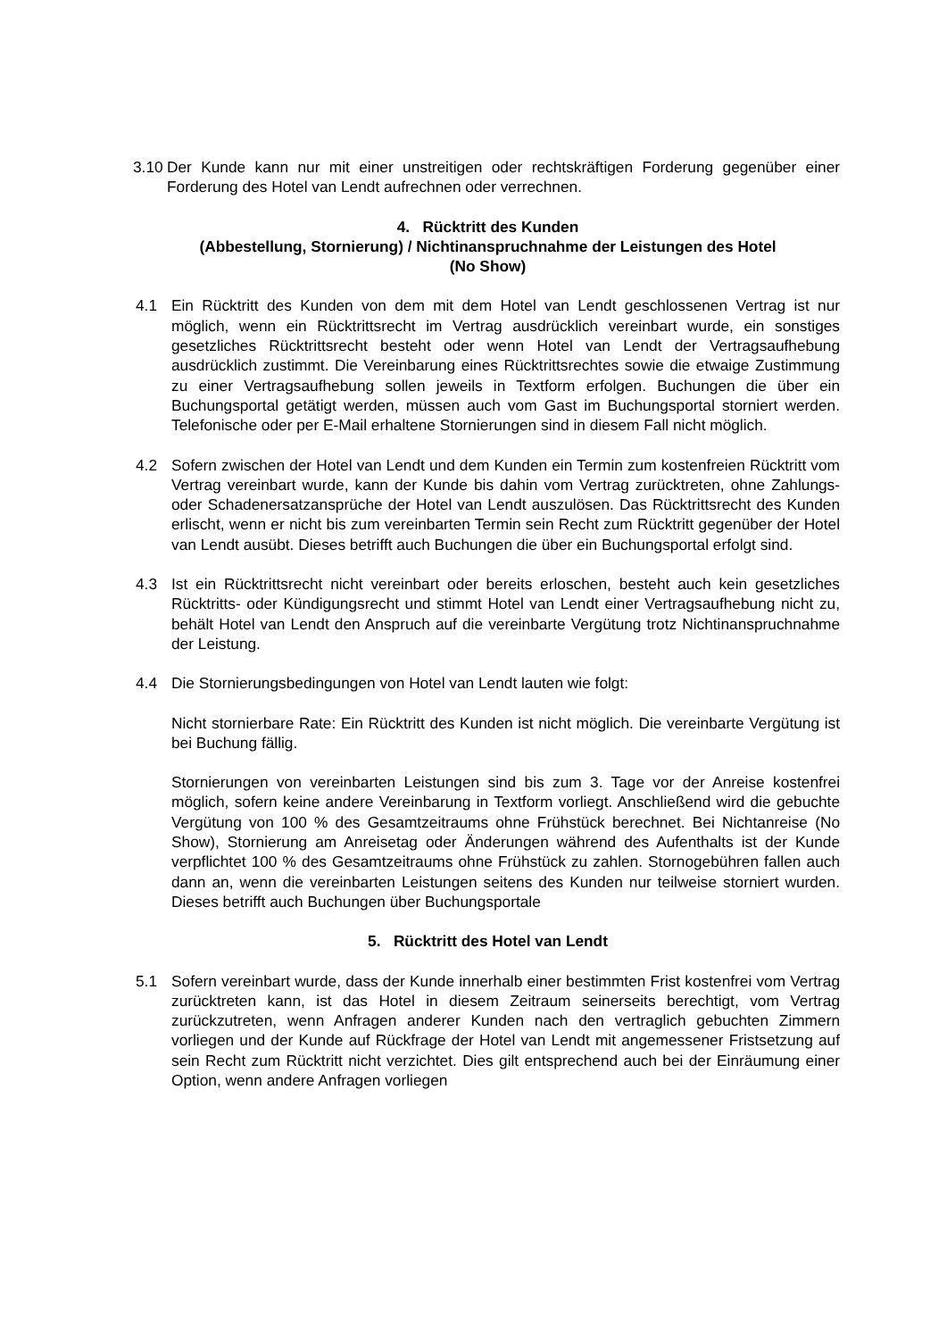3.10 Der Kunde kann nur mit einer unstreitigen oder rechtskräftigen Forderung gegenüber einer Forderung des Hotel van Lendt aufrechnen oder verrechnen.
4. Rücktritt des Kunden
(Abbestellung, Stornierung) / Nichtinanspruchnahme der Leistungen des Hotel
(No Show)
4.1 Ein Rücktritt des Kunden von dem mit dem Hotel van Lendt geschlossenen Vertrag ist nur möglich, wenn ein Rücktrittsrecht im Vertrag ausdrücklich vereinbart wurde, ein sonstiges gesetzliches Rücktrittsrecht besteht oder wenn Hotel van Lendt der Vertrags­aufhebung ausdrücklich zustimmt. Die Vereinbarung eines Rücktrittsrechtes sowie die etwaige Zustimmung zu einer Vertragsaufhebung sollen jeweils in Textform erfolgen. Buchungen die über ein Buchungsportal getätigt werden, müssen auch vom Gast im Buchungsportal storniert werden. Telefonische oder per E-Mail erhaltene Stornierun­gen sind in diesem Fall nicht möglich.
4.2 Sofern zwischen der Hotel van Lendt und dem Kunden ein Termin zum kostenfreien Rücktritt vom Vertrag vereinbart wurde, kann der Kunde bis dahin vom Vertrag zurück­treten, ohne Zahlungs- oder Schadenersatzansprüche der Hotel van Lendt auszulösen. Das Rücktrittsrecht des Kunden erlischt, wenn er nicht bis zum vereinbarten Termin sein Recht zum Rücktritt gegenüber der Hotel van Lendt ausübt. Dieses betrifft auch Buchungen die über ein Buchungsportal erfolgt sind.
4.3 Ist ein Rücktrittsrecht nicht vereinbart oder bereits erloschen, besteht auch kein gesetz­liches Rücktritts- oder Kündigungsrecht und stimmt Hotel van Lendt einer Vertragsauf­hebung nicht zu, behält Hotel van Lendt den Anspruch auf die vereinbarte Vergütung trotz Nichtinanspruchnahme der Leistung.
4.4 Die Stornierungsbedingungen von Hotel van Lendt lauten wie folgt:
Nicht stornierbare Rate: Ein Rücktritt des Kunden ist nicht möglich. Die vereinbarte Vergütung ist bei Buchung fällig.
Stornierungen von vereinbarten Leistungen sind bis zum 3. Tage vor der Anreise kos­tenfrei möglich, sofern keine andere Vereinbarung in Textform vorliegt. Anschließend wird die gebuchte Vergütung von 100 % des Gesamtzeitraums ohne Frühstück berech­net. Bei Nichtanreise (No Show), Stornierung am Anreisetag oder Änderungen wäh­rend des Aufenthalts ist der Kunde verpflichtet 100 % des Gesamtzeitraums ohne Früh­stück zu zahlen. Stornogebühren fallen auch dann an, wenn die vereinbarten Leistun­gen seitens des Kunden nur teilweise storniert wurden. Dieses betrifft auch Buchungen über Buchungsportale
5. Rücktritt des Hotel van Lendt
5.1 Sofern vereinbart wurde, dass der Kunde innerhalb einer bestimmten Frist kostenfrei vom Vertrag zurücktreten kann, ist das Hotel in diesem Zeitraum seinerseits berechtigt, vom Vertrag zurückzutreten, wenn Anfragen anderer Kunden nach den vertraglich ge­buchten Zimmern vorliegen und der Kunde auf Rückfrage der Hotel van Lendt mit an­gemessener Fristsetzung auf sein Recht zum Rücktritt nicht verzichtet. Dies gilt ent­sprechend auch bei der Einräumung einer Option, wenn andere Anfragen vorliegen